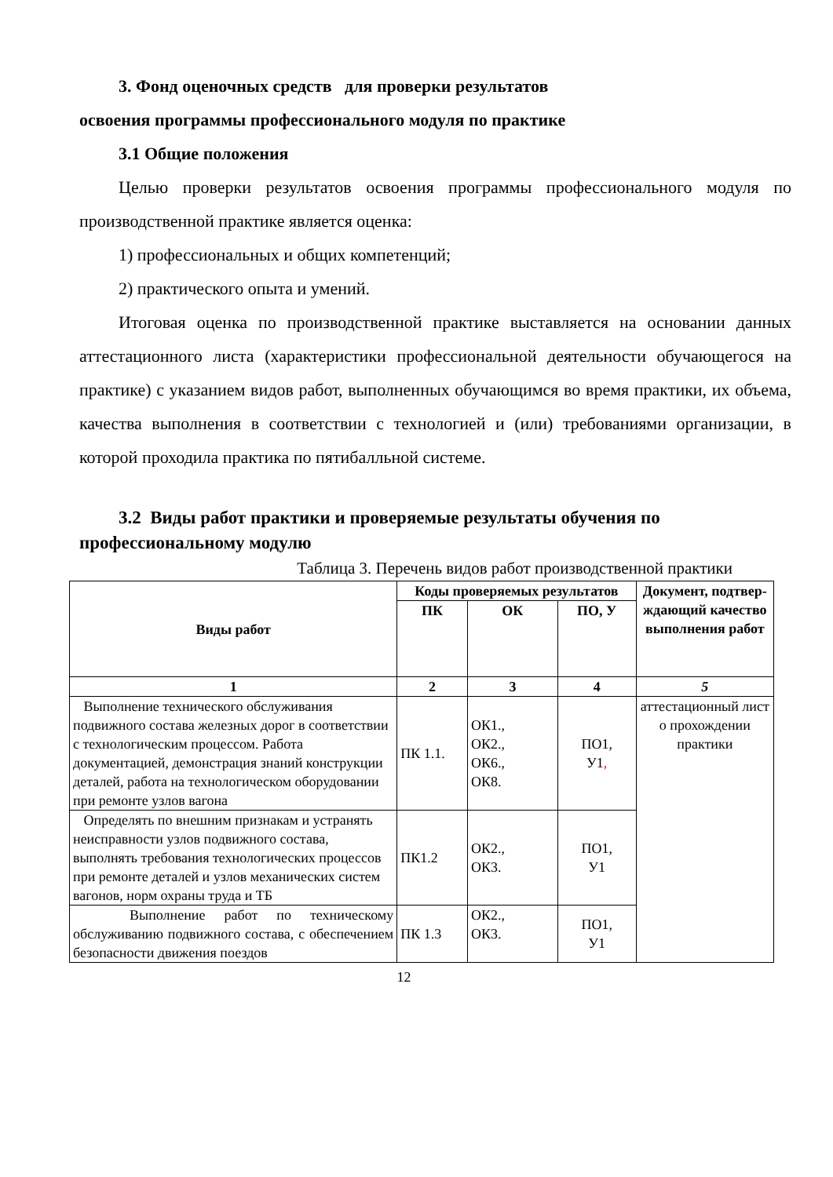3. Фонд оценочных средств для проверки результатов
освоения программы профессионального модуля по практике
3.1 Общие положения
Целью проверки результатов освоения программы профессионального модуля по производственной практике является оценка:
1) профессиональных и общих компетенций;
2) практического опыта и умений.
Итоговая оценка по производственной практике выставляется на основании данных аттестационного листа (характеристики профессиональной деятельности обучающегося на практике) с указанием видов работ, выполненных обучающимся во время практики, их объема, качества выполнения в соответствии с технологией и (или) требованиями организации, в которой проходила практика по пятибалльной системе.
3.2 Виды работ практики и проверяемые результаты обучения по профессиональному модулю
Таблица 3. Перечень видов работ производственной практики
| Виды работ | Коды проверяемых результатов | | | Документ, подтвер-ждающий качество выполнения работ |
| --- | --- | --- | --- | --- |
| | ПК | ОК | ПО, У | |
| 1 | 2 | 3 | 4 | 5 |
| Выполнение технического обслуживания подвижного состава железных дорог в соответствии с технологическим процессом. Работа документацией, демонстрация знаний конструкции деталей, работа на технологическом оборудовании при ремонте узлов вагона | ПК 1.1. | ОК1., ОК2., ОК6., ОК8. | ПО1, У1 , | аттестационный лист о прохождении практики |
| Определять по внешним признакам и устранять неисправности узлов подвижного состава, выполнять требования технологических процессов при ремонте деталей и узлов механических систем вагонов, норм охраны труда и ТБ | ПК1.2 | ОК2., ОК3. | ПО1, У1 | |
| Выполнение работ по техническому обслуживанию подвижного состава, с обеспечением безопасности движения поездов | ПК 1.3 | ОК2., ОК3. | ПО1, У1 | |
12